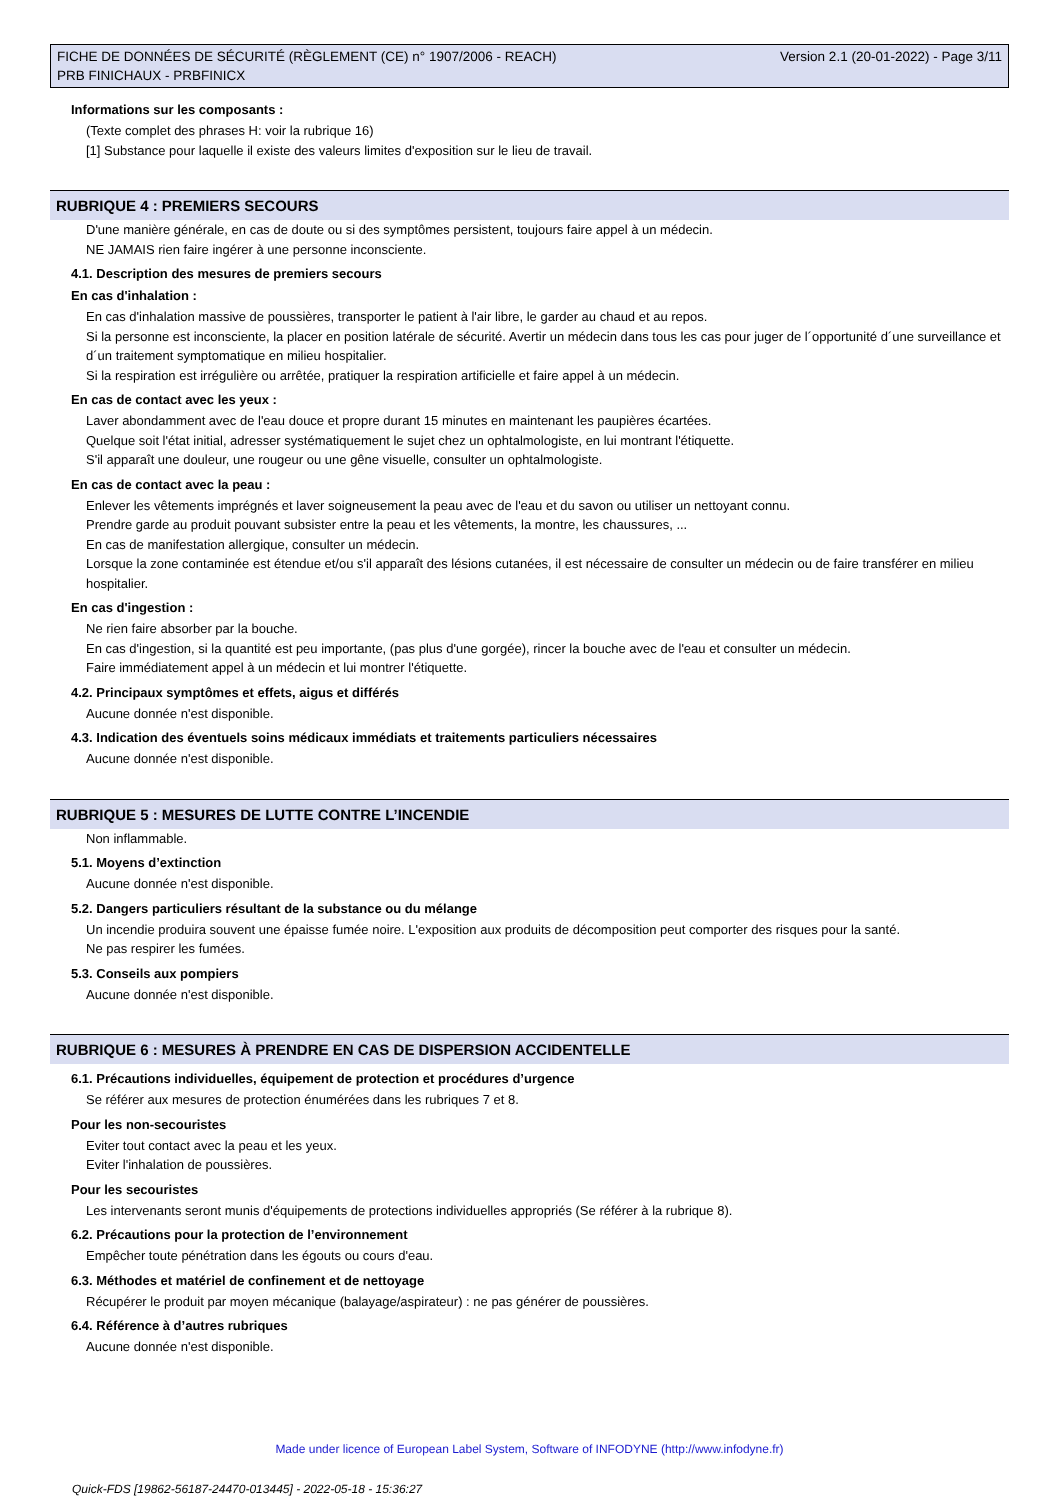FICHE DE DONNÉES DE SÉCURITÉ (RÈGLEMENT (CE) n° 1907/2006 - REACH)
PRB FINICHAUX - PRBFINICX
Version 2.1 (20-01-2022) - Page 3/11
Informations sur les composants :
(Texte complet des phrases H: voir la rubrique 16)
[1] Substance pour laquelle il existe des valeurs limites d'exposition sur le lieu de travail.
RUBRIQUE 4 : PREMIERS SECOURS
D'une manière générale, en cas de doute ou si des symptômes persistent, toujours faire appel à un médecin.
NE JAMAIS rien faire ingérer à une personne inconsciente.
4.1. Description des mesures de premiers secours
En cas d'inhalation :
En cas d'inhalation massive de poussières, transporter le patient à l'air libre, le garder au chaud et au repos.
Si la personne est inconsciente, la placer en position latérale de sécurité. Avertir un médecin dans tous les cas pour juger de l´opportunité d´une surveillance et d´un traitement symptomatique en milieu hospitalier.
Si la respiration est irrégulière ou arrêtée, pratiquer la respiration artificielle et faire appel à un médecin.
En cas de contact avec les yeux :
Laver abondamment avec de l'eau douce et propre durant 15 minutes en maintenant les paupières écartées.
Quelque soit l'état initial, adresser systématiquement le sujet chez un ophtalmologiste, en lui montrant l'étiquette.
S'il apparaît une douleur, une rougeur ou une gêne visuelle, consulter un ophtalmologiste.
En cas de contact avec la peau :
Enlever les vêtements imprégnés et laver soigneusement la peau avec de l'eau et du savon ou utiliser un nettoyant connu.
Prendre garde au produit pouvant subsister entre la peau et les vêtements, la montre, les chaussures, ...
En cas de manifestation allergique, consulter un médecin.
Lorsque la zone contaminée est étendue et/ou s'il apparaît des lésions cutanées, il est nécessaire de consulter un médecin ou de faire transférer en milieu hospitalier.
En cas d'ingestion :
Ne rien faire absorber par la bouche.
En cas d'ingestion, si la quantité est peu importante, (pas plus d'une gorgée), rincer la bouche avec de l'eau et consulter un médecin.
Faire immédiatement appel à un médecin et lui montrer l'étiquette.
4.2. Principaux symptômes et effets, aigus et différés
Aucune donnée n'est disponible.
4.3. Indication des éventuels soins médicaux immédiats et traitements particuliers nécessaires
Aucune donnée n'est disponible.
RUBRIQUE 5 : MESURES DE LUTTE CONTRE L’INCENDIE
Non inflammable.
5.1. Moyens d’extinction
Aucune donnée n'est disponible.
5.2. Dangers particuliers résultant de la substance ou du mélange
Un incendie produira souvent une épaisse fumée noire. L'exposition aux produits de décomposition peut comporter des risques pour la santé.
Ne pas respirer les fumées.
5.3. Conseils aux pompiers
Aucune donnée n'est disponible.
RUBRIQUE 6 : MESURES À PRENDRE EN CAS DE DISPERSION ACCIDENTELLE
6.1. Précautions individuelles, équipement de protection et procédures d’urgence
Se référer aux mesures de protection énumérées dans les rubriques 7 et 8.
Pour les non-secouristes
Eviter tout contact avec la peau et les yeux.
Eviter l'inhalation de poussières.
Pour les secouristes
Les intervenants seront munis d'équipements de protections individuelles appropriés (Se référer à la rubrique 8).
6.2. Précautions pour la protection de l’environnement
Empêcher toute pénétration dans les égouts ou cours d'eau.
6.3. Méthodes et matériel de confinement et de nettoyage
Récupérer le produit par moyen mécanique (balayage/aspirateur) : ne pas générer de poussières.
6.4. Référence à d’autres rubriques
Aucune donnée n'est disponible.
Made under licence of European Label System, Software of INFODYNE (http://www.infodyne.fr)
Quick-FDS [19862-56187-24470-013445] - 2022-05-18 - 15:36:27